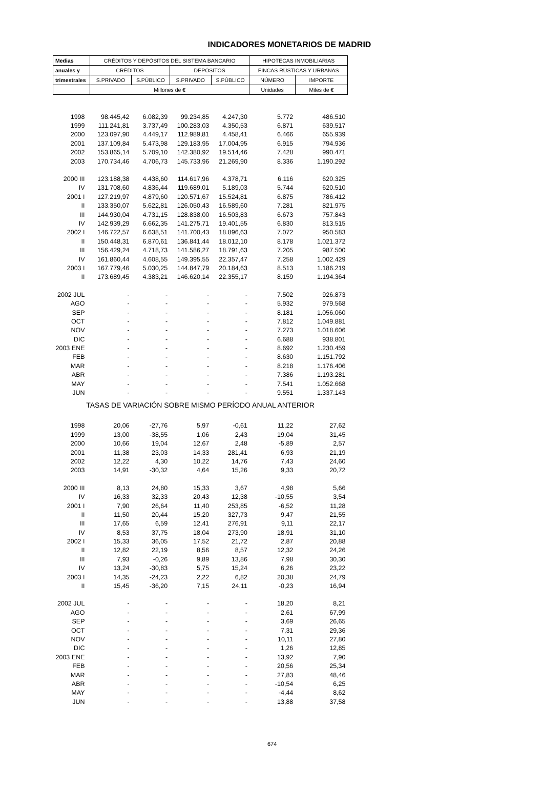INDICADORES MONETARIOS DE MADRID
| Medias | CRÉDITOS Y DEPÓSITOS DEL SISTEMA BANCARIO | | | | HIPOTECAS INMOBILIARIAS | |
| --- | --- | --- | --- | --- | --- | --- |
| anuales y | CRÉDITOS | | DEPÓSITOS | | FINCAS RÚSTICAS Y URBANAS | |
| trimestrales | S.PRIVADO | S.PÚBLICO | S.PRIVADO | S.PÚBLICO | NÚMERO | IMPORTE |
| | Millones de € | | | | Unidades | Miles de € |
| 1998 | 98.445,42 | 6.082,39 | 99.234,85 | 4.247,30 | 5.772 | 486.510 |
| 1999 | 111.241,81 | 3.737,49 | 100.283,03 | 4.350,53 | 6.871 | 639.517 |
| 2000 | 123.097,90 | 4.449,17 | 112.989,81 | 4.458,41 | 6.466 | 655.939 |
| 2001 | 137.109,84 | 5.473,98 | 129.183,95 | 17.004,95 | 6.915 | 794.936 |
| 2002 | 153.865,14 | 5.709,10 | 142.380,92 | 19.514,46 | 7.428 | 990.471 |
| 2003 | 170.734,46 | 4.706,73 | 145.733,96 | 21.269,90 | 8.336 | 1.190.292 |
| 2000 III | 123.188,38 | 4.438,60 | 114.617,96 | 4.378,71 | 6.116 | 620.325 |
| IV | 131.708,60 | 4.836,44 | 119.689,01 | 5.189,03 | 5.744 | 620.510 |
| 2001 I | 127.219,97 | 4.879,60 | 120.571,67 | 15.524,81 | 6.875 | 786.412 |
| II | 133.350,07 | 5.622,81 | 126.050,43 | 16.589,60 | 7.281 | 821.975 |
| III | 144.930,04 | 4.731,15 | 128.838,00 | 16.503,83 | 6.673 | 757.843 |
| IV | 142.939,29 | 6.662,35 | 141.275,71 | 19.401,55 | 6.830 | 813.515 |
| 2002 I | 146.722,57 | 6.638,51 | 141.700,43 | 18.896,63 | 7.072 | 950.583 |
| II | 150.448,31 | 6.870,61 | 136.841,44 | 18.012,10 | 8.178 | 1.021.372 |
| III | 156.429,24 | 4.718,73 | 141.586,27 | 18.791,63 | 7.205 | 987.500 |
| IV | 161.860,44 | 4.608,55 | 149.395,55 | 22.357,47 | 7.258 | 1.002.429 |
| 2003 I | 167.779,46 | 5.030,25 | 144.847,79 | 20.184,63 | 8.513 | 1.186.219 |
| II | 173.689,45 | 4.383,21 | 146.620,14 | 22.355,17 | 8.159 | 1.194.364 |
| 2002 JUL | - | - | - | - | 7.502 | 926.873 |
| AGO | - | - | - | - | 5.932 | 979.568 |
| SEP | - | - | - | - | 8.181 | 1.056.060 |
| OCT | - | - | - | - | 7.812 | 1.049.881 |
| NOV | - | - | - | - | 7.273 | 1.018.606 |
| DIC | - | - | - | - | 6.688 | 938.801 |
| 2003 ENE | - | - | - | - | 8.692 | 1.230.459 |
| FEB | - | - | - | - | 8.630 | 1.151.792 |
| MAR | - | - | - | - | 8.218 | 1.176.406 |
| ABR | - | - | - | - | 7.386 | 1.193.281 |
| MAY | - | - | - | - | 7.541 | 1.052.668 |
| JUN | - | - | - | - | 9.551 | 1.337.143 |
| TASAS DE VARIACIÓN SOBRE MISMO PERÍODO ANUAL ANTERIOR | | | | | | |
| 1998 | 20,06 | -27,76 | 5,97 | -0,61 | 11,22 | 27,62 |
| 1999 | 13,00 | -38,55 | 1,06 | 2,43 | 19,04 | 31,45 |
| 2000 | 10,66 | 19,04 | 12,67 | 2,48 | -5,89 | 2,57 |
| 2001 | 11,38 | 23,03 | 14,33 | 281,41 | 6,93 | 21,19 |
| 2002 | 12,22 | 4,30 | 10,22 | 14,76 | 7,43 | 24,60 |
| 2003 | 14,91 | -30,32 | 4,64 | 15,26 | 9,33 | 20,72 |
| 2000 III | 8,13 | 24,80 | 15,33 | 3,67 | 4,98 | 5,66 |
| IV | 16,33 | 32,33 | 20,43 | 12,38 | -10,55 | 3,54 |
| 2001 I | 7,90 | 26,64 | 11,40 | 253,85 | -6,52 | 11,28 |
| II | 11,50 | 20,44 | 15,20 | 327,73 | 9,47 | 21,55 |
| III | 17,65 | 6,59 | 12,41 | 276,91 | 9,11 | 22,17 |
| IV | 8,53 | 37,75 | 18,04 | 273,90 | 18,91 | 31,10 |
| 2002 I | 15,33 | 36,05 | 17,52 | 21,72 | 2,87 | 20,88 |
| II | 12,82 | 22,19 | 8,56 | 8,57 | 12,32 | 24,26 |
| III | 7,93 | -0,26 | 9,89 | 13,86 | 7,98 | 30,30 |
| IV | 13,24 | -30,83 | 5,75 | 15,24 | 6,26 | 23,22 |
| 2003 I | 14,35 | -24,23 | 2,22 | 6,82 | 20,38 | 24,79 |
| II | 15,45 | -36,20 | 7,15 | 24,11 | -0,23 | 16,94 |
| 2002 JUL | - | - | - | - | 18,20 | 8,21 |
| AGO | - | - | - | - | 2,61 | 67,99 |
| SEP | - | - | - | - | 3,69 | 26,65 |
| OCT | - | - | - | - | 7,31 | 29,36 |
| NOV | - | - | - | - | 10,11 | 27,80 |
| DIC | - | - | - | - | 1,26 | 12,85 |
| 2003 ENE | - | - | - | - | 13,92 | 7,90 |
| FEB | - | - | - | - | 20,56 | 25,34 |
| MAR | - | - | - | - | 27,83 | 48,46 |
| ABR | - | - | - | - | -10,54 | 6,25 |
| MAY | - | - | - | - | -4,44 | 8,62 |
| JUN | - | - | - | - | 13,88 | 37,58 |
674